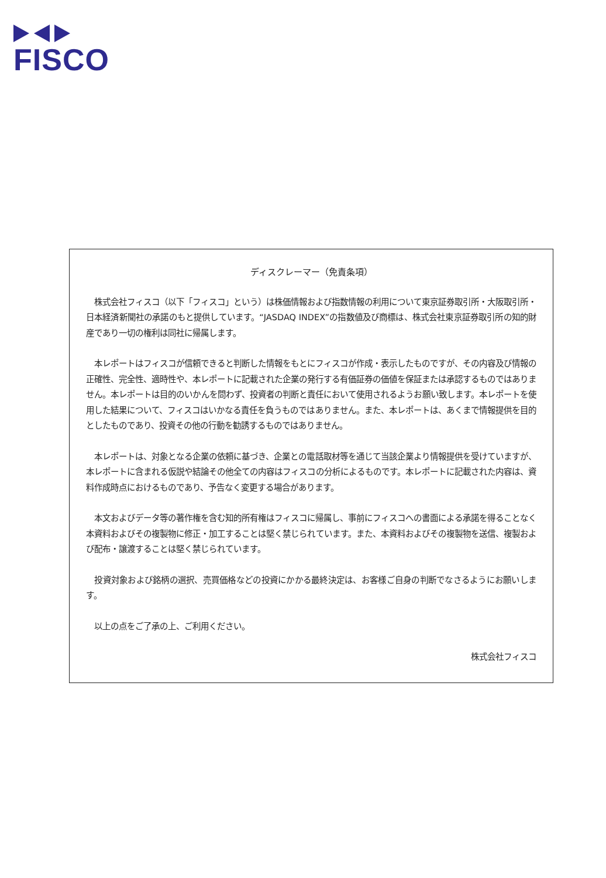FISCO
ディスクレーマー（免責条項）
　株式会社フィスコ（以下「フィスコ」という）は株価情報および指数情報の利用について東京証券取引所・大阪取引所・日本経済新聞社の承諾のもと提供しています。“JASDAQ INDEX”の指数値及び商標は、株式会社東京証券取引所の知的財産であり一切の権利は同社に帰属します。
　本レポートはフィスコが信頼できると判断した情報をもとにフィスコが作成・表示したものですが、その内容及び情報の正確性、完全性、適時性や、本レポートに記載された企業の発行する有価証券の価値を保証または承認するものではありません。本レポートは目的のいかんを問わず、投資者の判断と責任において使用されるようお願い致します。本レポートを使用した結果について、フィスコはいかなる責任を負うものではありません。また、本レポートは、あくまで情報提供を目的としたものであり、投資その他の行動を勧誘するものではありません。
　本レポートは、対象となる企業の依頼に基づき、企業との電話取材等を通じて当該企業より情報提供を受けていますが、本レポートに含まれる仮説や結論その他全ての内容はフィスコの分析によるものです。本レポートに記載された内容は、資料作成時点におけるものであり、予告なく変更する場合があります。
　本文およびデータ等の著作権を含む知的所有権はフィスコに帰属し、事前にフィスコへの書面による承諾を得ることなく本資料およびその複製物に修正・加工することは堅く禁じられています。また、本資料およびその複製物を送信、複製および配布・譲渡することは堅く禁じられています。
　投資対象および銘柄の選択、売買価格などの投資にかかる最終決定は、お客様ご自身の判断でなさるようにお願いします。
　以上の点をご了承の上、ご利用ください。
株式会社フィスコ